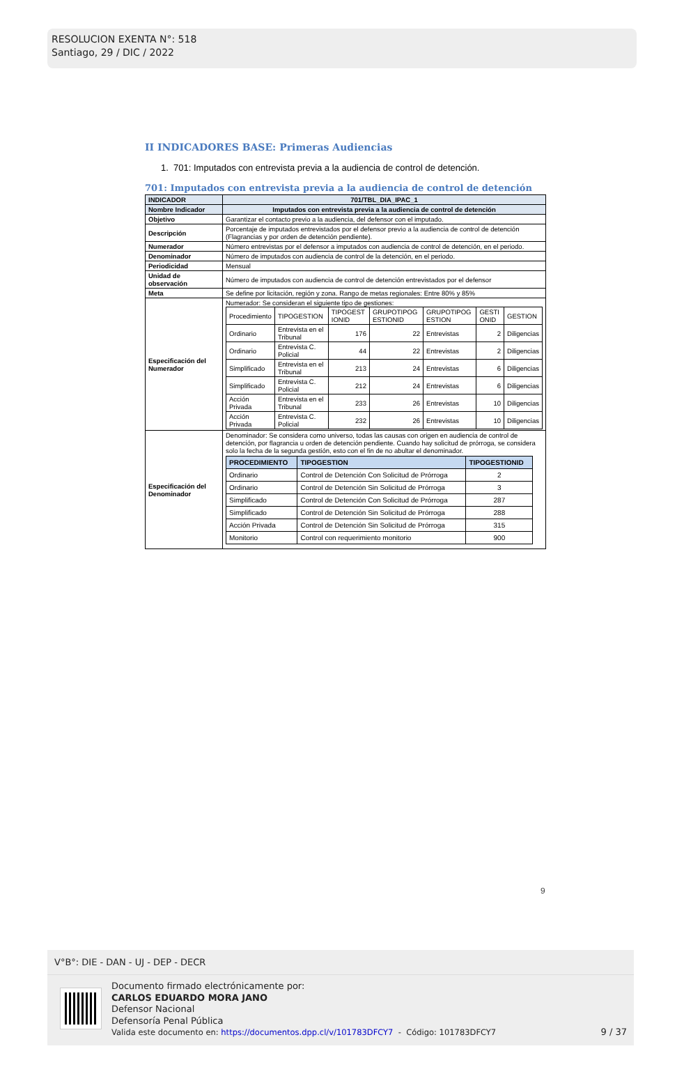RESOLUCION EXENTA N°: 518
Santiago, 29 / DIC / 2022
II INDICADORES BASE: Primeras Audiencias
1. 701: Imputados con entrevista previa a la audiencia de control de detención.
701: Imputados con entrevista previa a la audiencia de control de detención
| INDICADOR | 701/TBL_DIA_IPAC_1 |
| Nombre Indicador | Imputados con entrevista previa a la audiencia de control de detención |
| Objetivo | Garantizar el contacto previo a la audiencia, del defensor con el imputado. |
| Descripción | Porcentaje de imputados entrevistados por el defensor previo a la audiencia de control de detención (Flagrancias y por orden de detención pendiente). |
| Numerador | Número entrevistas por el defensor a imputados con audiencia de control de detención, en el periodo. |
| Denominador | Número de imputados con audiencia de control de la detención, en el periodo. |
| Periodicidad | Mensual |
| Unidad de observación | Número de imputados con audiencia de control de detención entrevistados por el defensor |
| Meta | Se define por licitación, región y zona. Rango de metas regionales: Entre 80% y 85% |
| Especificación del Numerador | Numerador: Se consideran el siguiente tipo de gestiones: / Procedimiento / TIPOGESTION / TIPOGEST IONID / GRUPOTIPOG ESTIONID / GRUPOTIPOG ESTION / GESTI ONID / GESTION / / Ordinario / Entrevista en el Tribunal / 176 / 22 / Entrevistas / 2 / Diligencias / / Ordinario / Entrevista C. Policial / 44 / 22 / Entrevistas / 2 / Diligencias / / Simplificado / Entrevista en el Tribunal / 213 / 24 / Entrevistas / 6 / Diligencias / / Simplificado / Entrevista C. Policial / 212 / 24 / Entrevistas / 6 / Diligencias / / Acción Privada / Entrevista en el Tribunal / 233 / 26 / Entrevistas / 10 / Diligencias / / Acción Privada / Entrevista C. Policial / 232 / 26 / Entrevistas / 10 / Diligencias / |
| Especificación del Denominador | Denominador: Se considera como universo, todas las causas con origen en audiencia de control de detención, por flagrancia u orden de detención pendiente. Cuando hay solicitud de prórroga, se considera solo la fecha de la segunda gestión, esto con el fin de no abultar el denominador. / PROCEDIMIENTO / TIPOGESTION / TIPOGESTIONID / / --- / --- / --- / / Ordinario / Control de Detención Con Solicitud de Prórroga / 2 / / Ordinario / Control de Detención Sin Solicitud de Prórroga / 3 / / Simplificado / Control de Detención Con Solicitud de Prórroga / 287 / / Simplificado / Control de Detención Sin Solicitud de Prórroga / 288 / / Acción Privada / Control de Detención Sin Solicitud de Prórroga / 315 / / Monitorio / Control con requerimiento monitorio / 900 / |
9
V°B°: DIE - DAN - UJ - DEP - DECR
Documento firmado electrónicamente por:
CARLOS EDUARDO MORA JANO
Defensor Nacional
Defensoría Penal Pública
Valida este documento en: https://documentos.dpp.cl/v/101783DFCY7 - Código: 101783DFCY7
9 / 37